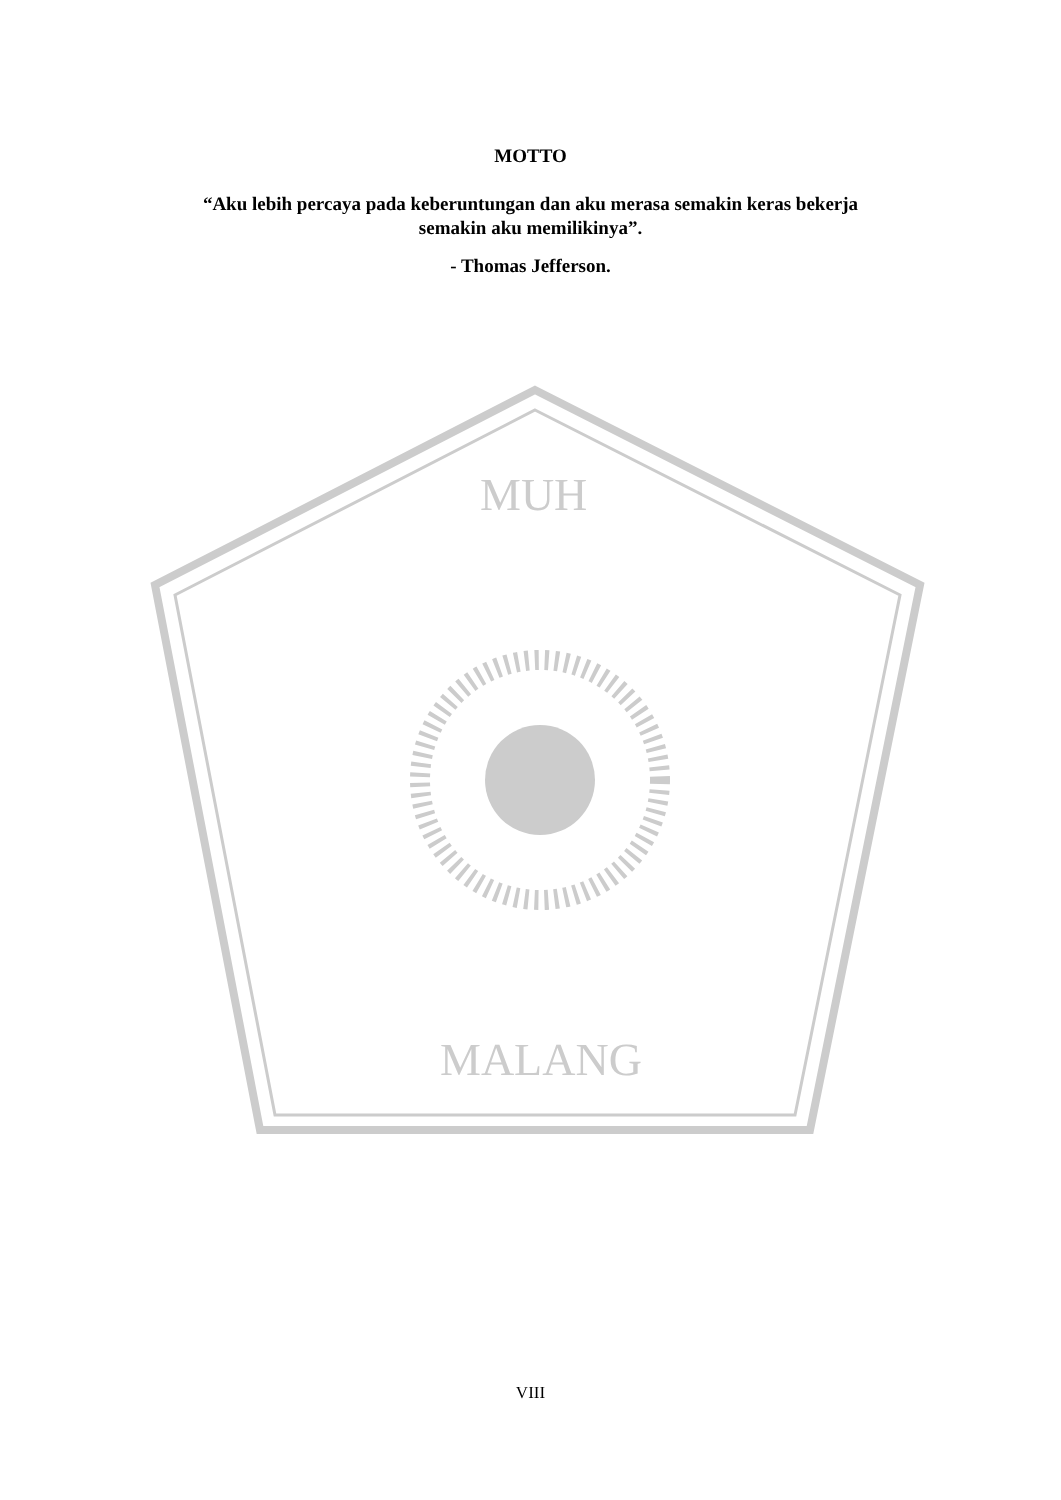MUH
MALANG
MOTTO
“Aku lebih percaya pada keberuntungan dan aku merasa semakin keras bekerja
semakin aku memilikinya”.
- Thomas Jefferson.
VIII